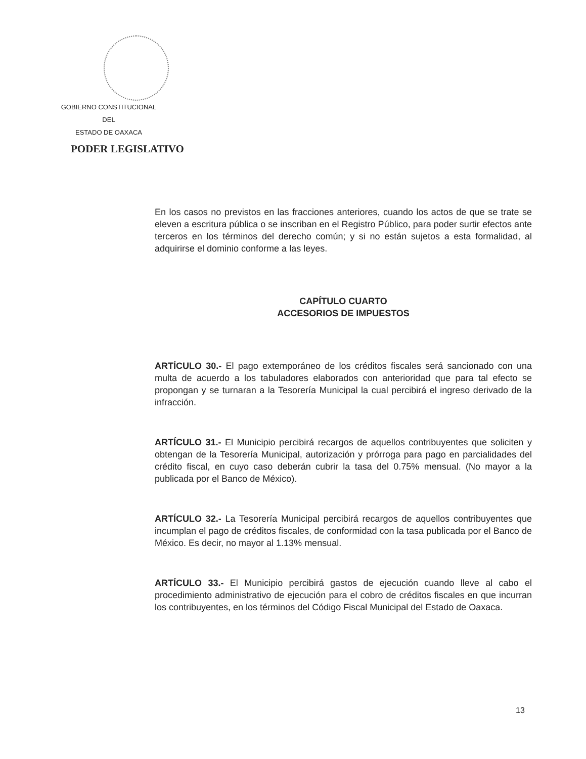GOBIERNO CONSTITUCIONAL
DEL
ESTADO DE OAXACA
PODER LEGISLATIVO
En los casos no previstos en las fracciones anteriores, cuando los actos de que se trate se eleven a escritura pública o se inscriban en el Registro Público, para poder surtir efectos ante terceros en los términos del derecho común; y si no están sujetos a esta formalidad, al adquirirse el dominio conforme a las leyes.
CAPÍTULO CUARTO
ACCESORIOS DE IMPUESTOS
ARTÍCULO 30.- El pago extemporáneo de los créditos fiscales será sancionado con una multa de acuerdo a los tabuladores elaborados con anterioridad que para tal efecto se propongan y se turnaran a la Tesorería Municipal la cual percibirá el ingreso derivado de la infracción.
ARTÍCULO 31.- El Municipio percibirá recargos de aquellos contribuyentes que soliciten y obtengan de la Tesorería Municipal, autorización y prórroga para pago en parcialidades del crédito fiscal, en cuyo caso deberán cubrir la tasa del 0.75% mensual. (No mayor a la publicada por el Banco de México).
ARTÍCULO 32.- La Tesorería Municipal percibirá recargos de aquellos contribuyentes que incumplan el pago de créditos fiscales, de conformidad con la tasa publicada por el Banco de México. Es decir, no mayor al 1.13% mensual.
ARTÍCULO 33.- El Municipio percibirá gastos de ejecución cuando lleve al cabo el procedimiento administrativo de ejecución para el cobro de créditos fiscales en que incurran los contribuyentes, en los términos del Código Fiscal Municipal del Estado de Oaxaca.
13